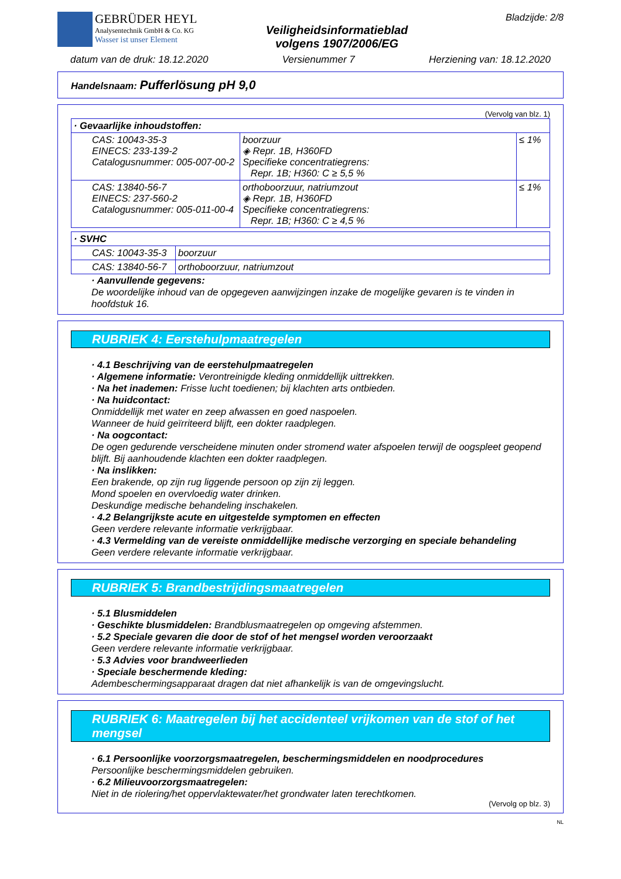GEBRÜDER HEYL
Analysentechnik GmbH & Co. KG
Wasser ist unser Element
Veiligheidsinformatieblad
volgens 1907/2006/EG
Bladzijde: 2/8
datum van de druk: 18.12.2020 Versienummer 7 Herziening van: 18.12.2020
Handelsnaam: Pufferlösung pH 9,0
(Vervolg van blz. 1)
| · Gevaarlijke inhoudstoffen: | | |
| CAS: 10043-35-3 EINECS: 233-139-2 Catalogusnummer: 005-007-00-2 | boorzuur ◈ Repr. 1B, H360FD Specifieke concentratiegrens: Repr. 1B; H360: C ≥ 5,5 % | ≤ 1% |
| CAS: 13840-56-7 EINECS: 237-560-2 Catalogusnummer: 005-011-00-4 | orthoboorzuur, natriumzout ◈ Repr. 1B, H360FD Specifieke concentratiegrens: Repr. 1B; H360: C ≥ 4,5 % | ≤ 1% |
| · SVHC | |
| CAS: 10043-35-3 | boorzuur |
| CAS: 13840-56-7 | orthoboorzuur, natriumzout |
· Aanvullende gegevens:
De woordelijke inhoud van de opgegeven aanwijzingen inzake de mogelijke gevaren is te vinden in hoofdstuk 16.
RUBRIEK 4: Eerstehulpmaatregelen
· 4.1 Beschrijving van de eerstehulpmaatregelen
· Algemene informatie: Verontreinigde kleding onmiddellijk uittrekken.
· Na het inademen: Frisse lucht toedienen; bij klachten arts ontbieden.
· Na huidcontact:
Onmiddellijk met water en zeep afwassen en goed naspoelen.
Wanneer de huid geïrriteerd blijft, een dokter raadplegen.
· Na oogcontact:
De ogen gedurende verscheidene minuten onder stromend water afspoelen terwijl de oogspleet geopend blijft. Bij aanhoudende klachten een dokter raadplegen.
· Na inslikken:
Een brakende, op zijn rug liggende persoon op zijn zij leggen.
Mond spoelen en overvloedig water drinken.
Deskundige medische behandeling inschakelen.
· 4.2 Belangrijkste acute en uitgestelde symptomen en effecten
Geen verdere relevante informatie verkrijgbaar.
· 4.3 Vermelding van de vereiste onmiddellijke medische verzorging en speciale behandeling
Geen verdere relevante informatie verkrijgbaar.
RUBRIEK 5: Brandbestrijdingsmaatregelen
· 5.1 Blusmiddelen
· Geschikte blusmiddelen: Brandblusmaatregelen op omgeving afstemmen.
· 5.2 Speciale gevaren die door de stof of het mengsel worden veroorzaakt
Geen verdere relevante informatie verkrijgbaar.
· 5.3 Advies voor brandweerlieden
· Speciale beschermende kleding:
Adembeschermingsapparaat dragen dat niet afhankelijk is van de omgevingslucht.
RUBRIEK 6: Maatregelen bij het accidenteel vrijkomen van de stof of het mengsel
· 6.1 Persoonlijke voorzorgsmaatregelen, beschermingsmiddelen en noodprocedures
Persoonlijke beschermingsmiddelen gebruiken.
· 6.2 Milieuvoorzorgsmaatregelen:
Niet in de riolering/het oppervlaktewater/het grondwater laten terechtkomen.
(Vervolg op blz. 3)
NL